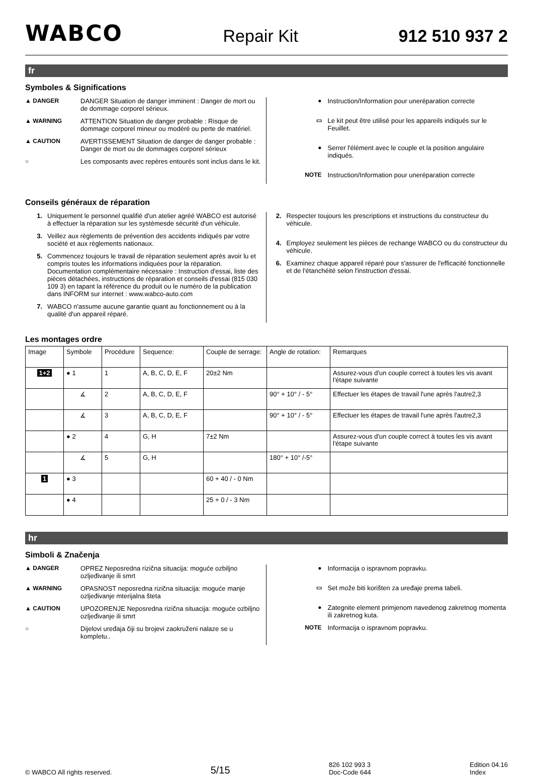WABCO Repair Kit 912 510 937 2
fr
Symboles & Significations
▲ DANGER DANGER Situation de danger imminent : Danger de mort ou de dommage corporel sérieux.
▲ WARNING ATTENTION Situation de danger probable : Risque de dommage corporel mineur ou modéré ou perte de matériel.
▲ CAUTION AVERTISSEMENT Situation de danger de danger probable : Danger de mort ou de dommages corporel sérieux
○ Les composants avec repères entourés sont inclus dans le kit.
● Instruction/Information pour uneréparation correcte
▭ Le kit peut être utilisé pour les appareils indiqués sur le Feuillet.
● Serrer l'élément avec le couple et la position angulaire indiqués.
NOTE Instruction/Information pour uneréparation correcte
Conseils généraux de réparation
1. Uniquement le personnel qualifié d'un atelier agréé WABCO est autorisé à effectuer la réparation sur les systèmesde sécurité d'un véhicule.
3. Veillez aux règlements de prévention des accidents indiqués par votre société et aux règlements nationaux.
5. Commencez toujours le travail de réparation seulement après avoir lu et compris toutes les informations indiquées pour la réparation. Documentation complémentaire nécessaire : Instruction d'essai, liste des pièces détachées, instructions de réparation et conseils d'essai (815 030 109 3) en tapant la référence du produit ou le numéro de la publication dans INFORM sur internet : www.wabco-auto.com
7. WABCO n'assume aucune garantie quant au fonctionnement ou à la qualité d'un appareil réparé.
2. Respecter toujours les prescriptions et instructions du constructeur du véhicule.
4. Employez seulement les pièces de rechange WABCO ou du constructeur du véhicule.
6. Examinez chaque appareil réparé pour s'assurer de l'efficacité fonctionnelle et de l'étanchéité selon l'instruction d'essai.
Les montages ordre
| Image | Symbole | Procédure | Sequence: | Couple de serrage: | Angle de rotation: | Remarques |
| --- | --- | --- | --- | --- | --- | --- |
| 1+2 | ● 1 | 1 | A, B, C, D, E, F | 20±2 Nm | | Assurez-vous d'un couple correct à toutes les vis avant l'étape suivante |
| | ∡ | 2 | A, B, C, D, E, F | | 90° + 10° / - 5° | Effectuer les étapes de travail l'une après l'autre2,3 |
| | ∡ | 3 | A, B, C, D, E, F | | 90° + 10° / - 5° | Effectuer les étapes de travail l'une après l'autre2,3 |
| | ● 2 | 4 | G, H | 7±2 Nm | | Assurez-vous d'un couple correct à toutes les vis avant l'étape suivante |
| | ∡ | 5 | G, H | | 180° + 10° /-5° | |
| 1 | ● 3 | | | 60 + 40 / - 0 Nm | | |
| | ● 4 | | | 25 + 0 / - 3 Nm | | |
hr
Simboli & Značenja
▲ DANGER OPREZ Neposredna rizična situacija: moguće ozbiljno ozljeđivanje ili smrt
▲ WARNING OPASNOST neposredna rizična situacija: moguće manje ozljeđivanje mterijalna šteta
▲ CAUTION UPOZORENJE Neposredna rizična situacija: moguće ozbiljno ozljeđivanje ili smrt
○ Dijelovi uređaja čiji su brojevi zaokruženi nalaze se u kompletu..
● Informacija o ispravnom popravku.
▭ Set može biti korišten za uređaje prema tabeli.
● Zategnite element primjenom navedenog zakretnog momenta ili zakretnog kuta.
NOTE Informacija o ispravnom popravku.
© WABCO All rights reserved. 5/15 826 102 993 3
Doc-Code 644 Edition 04.16
Index